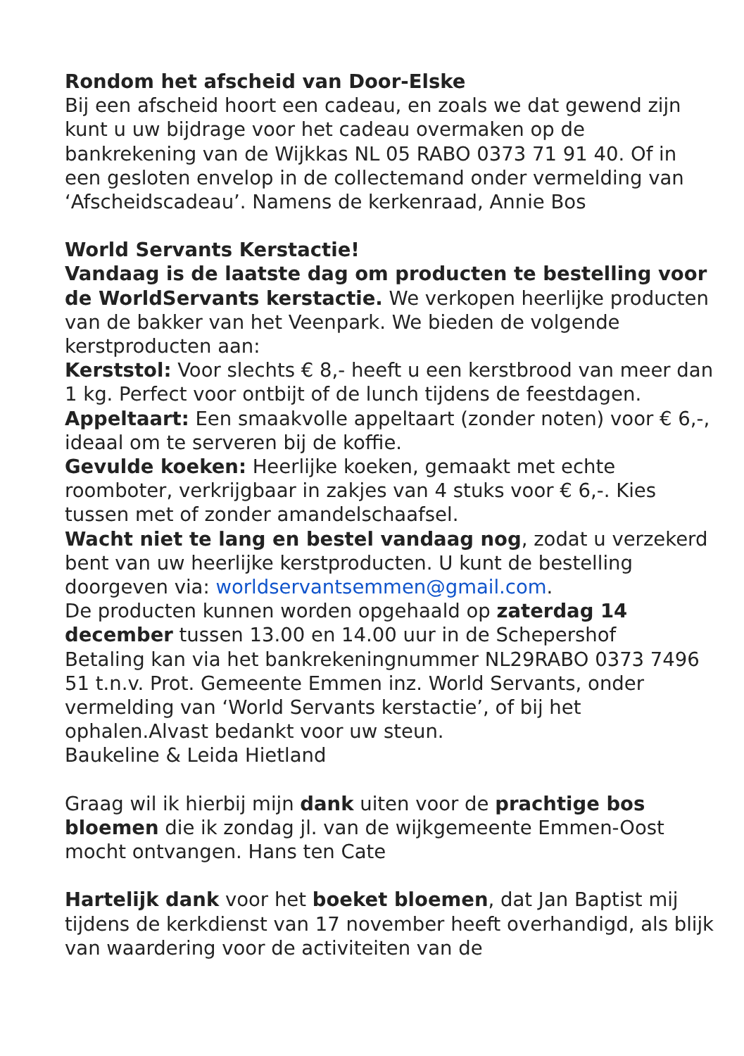Rondom het afscheid van Door-Elske
Bij een afscheid hoort een cadeau, en zoals we dat gewend zijn kunt u uw bijdrage voor het cadeau overmaken op de bankrekening van de Wijkkas NL 05 RABO 0373 71 91 40. Of in een gesloten envelop in de collectemand onder vermelding van ‘Afscheidscadeau’. Namens de kerkenraad, Annie Bos
World Servants Kerstactie!
Vandaag is de laatste dag om producten te bestelling voor de WorldServants kerstactie. We verkopen heerlijke producten van de bakker van het Veenpark. We bieden de volgende kerstproducten aan:
Kerststol: Voor slechts € 8,- heeft u een kerstbrood van meer dan 1 kg. Perfect voor ontbijt of de lunch tijdens de feestdagen.
Appeltaart: Een smaakvolle appeltaart (zonder noten) voor € 6,-, ideaal om te serveren bij de koffie.
Gevulde koeken: Heerlijke koeken, gemaakt met echte roomboter, verkrijgbaar in zakjes van 4 stuks voor € 6,-. Kies tussen met of zonder amandelschaafsel.
Wacht niet te lang en bestel vandaag nog, zodat u verzekerd bent van uw heerlijke kerstproducten. U kunt de bestelling doorgeven via: worldservantsemmen@gmail.com.
De producten kunnen worden opgehaald op zaterdag 14 december tussen 13.00 en 14.00 uur in de Schepershof
Betaling kan via het bankrekeningnummer NL29RABO 0373 7496 51 t.n.v. Prot. Gemeente Emmen inz. World Servants, onder vermelding van ‘World Servants kerstactie’, of bij het ophalen.Alvast bedankt voor uw steun.
Baukeline & Leida Hietland
Graag wil ik hierbij mijn dank uiten voor de prachtige bos bloemen die ik zondag jl. van de wijkgemeente Emmen-Oost mocht ontvangen. Hans ten Cate
Hartelijk dank voor het boeket bloemen, dat Jan Baptist mij tijdens de kerkdienst van 17 november heeft overhandigd, als blijk van waardering voor de activiteiten van de